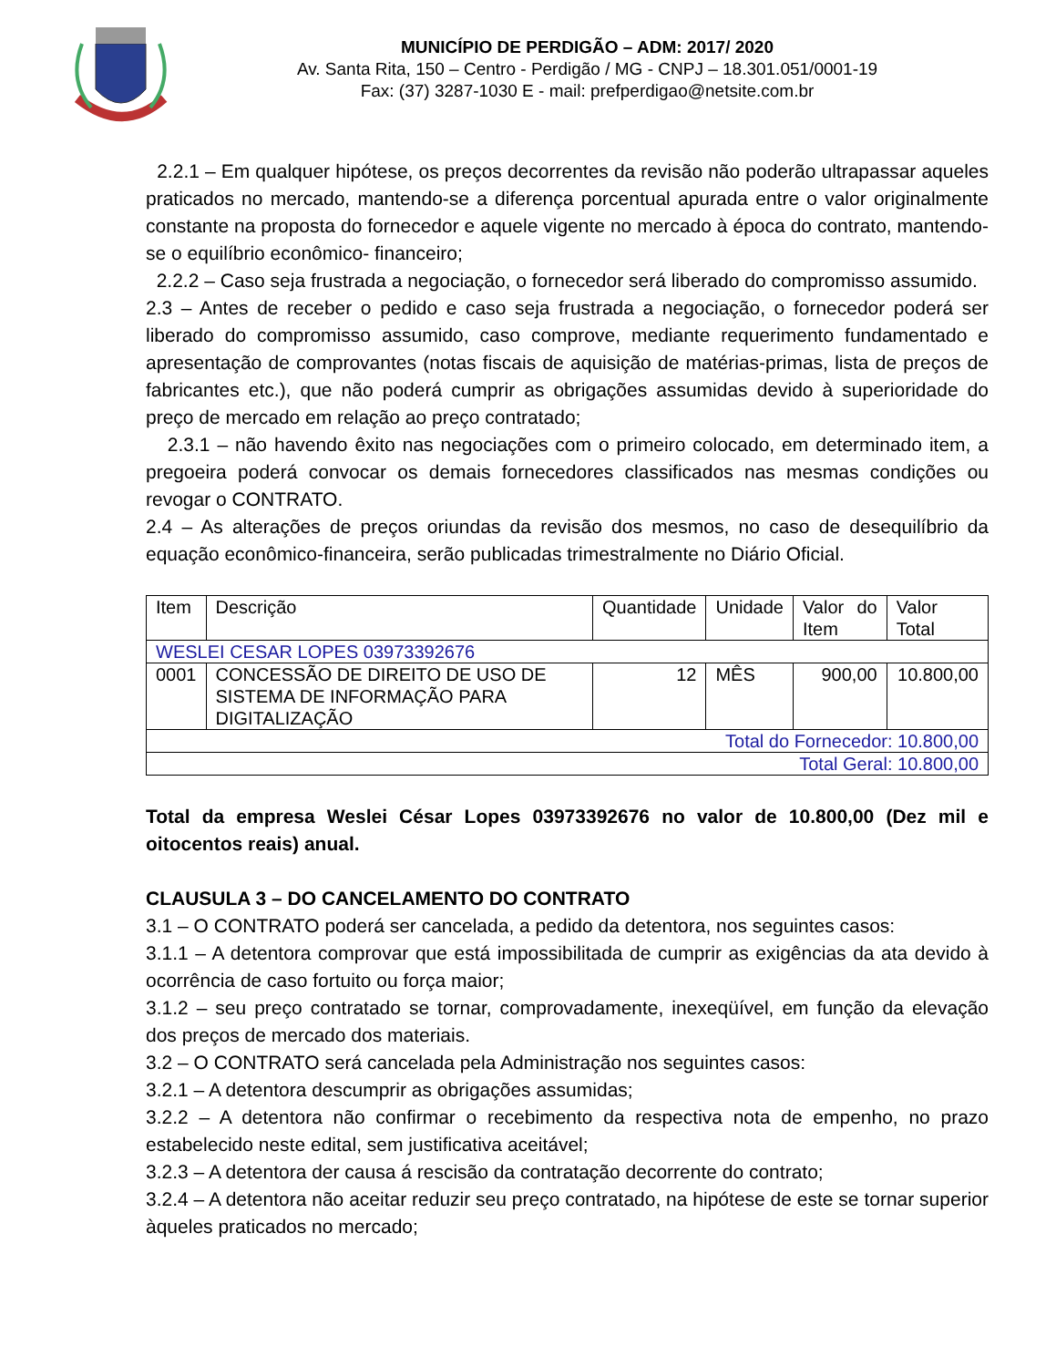MUNICÍPIO DE PERDIGÃO – ADM: 2017/ 2020
Av. Santa Rita, 150 – Centro - Perdigão / MG - CNPJ – 18.301.051/0001-19
Fax: (37) 3287-1030 E - mail: prefperdigao@netsite.com.br
2.2.1 – Em qualquer hipótese, os preços decorrentes da revisão não poderão ultrapassar aqueles praticados no mercado, mantendo-se a diferença porcentual apurada entre o valor originalmente constante na proposta do fornecedor e aquele vigente no mercado à época do contrato, mantendo-se o equilíbrio econômico- financeiro;
2.2.2 – Caso seja frustrada a negociação, o fornecedor será liberado do compromisso assumido.
2.3 – Antes de receber o pedido e caso seja frustrada a negociação, o fornecedor poderá ser liberado do compromisso assumido, caso comprove, mediante requerimento fundamentado e apresentação de comprovantes (notas fiscais de aquisição de matérias-primas, lista de preços de fabricantes etc.), que não poderá cumprir as obrigações assumidas devido à superioridade do preço de mercado em relação ao preço contratado;
2.3.1 – não havendo êxito nas negociações com o primeiro colocado, em determinado item, a pregoeira poderá convocar os demais fornecedores classificados nas mesmas condições ou revogar o CONTRATO.
2.4 – As alterações de preços oriundas da revisão dos mesmos, no caso de desequilíbrio da equação econômico-financeira, serão publicadas trimestralmente no Diário Oficial.
| Item | Descrição | Quantidade | Unidade | Valor do Item | Valor Total |
| --- | --- | --- | --- | --- | --- |
| WESLEI CESAR LOPES 03973392676 | | | | | |
| 0001 | CONCESSÃO DE DIREITO DE USO DE SISTEMA DE INFORMAÇÃO PARA DIGITALIZAÇÃO | 12 | MÊS | 900,00 | 10.800,00 |
| Total do Fornecedor: 10.800,00 | | | | | |
| Total Geral: 10.800,00 | | | | | |
Total da empresa Weslei César Lopes 03973392676 no valor de 10.800,00 (Dez mil e oitocentos reais) anual.
CLAUSULA 3 – DO CANCELAMENTO DO CONTRATO
3.1 – O CONTRATO poderá ser cancelada, a pedido da detentora, nos seguintes casos:
3.1.1 – A detentora comprovar que está impossibilitada de cumprir as exigências da ata devido à ocorrência de caso fortuito ou força maior;
3.1.2 – seu preço contratado se tornar, comprovadamente, inexeqüível, em função da elevação dos preços de mercado dos materiais.
3.2 – O CONTRATO será cancelada pela Administração nos seguintes casos:
3.2.1 – A detentora descumprir as obrigações assumidas;
3.2.2 – A detentora não confirmar o recebimento da respectiva nota de empenho, no prazo estabelecido neste edital, sem justificativa aceitável;
3.2.3 – A detentora der causa á rescisão da contratação decorrente do contrato;
3.2.4 – A detentora não aceitar reduzir seu preço contratado, na hipótese de este se tornar superior àqueles praticados no mercado;